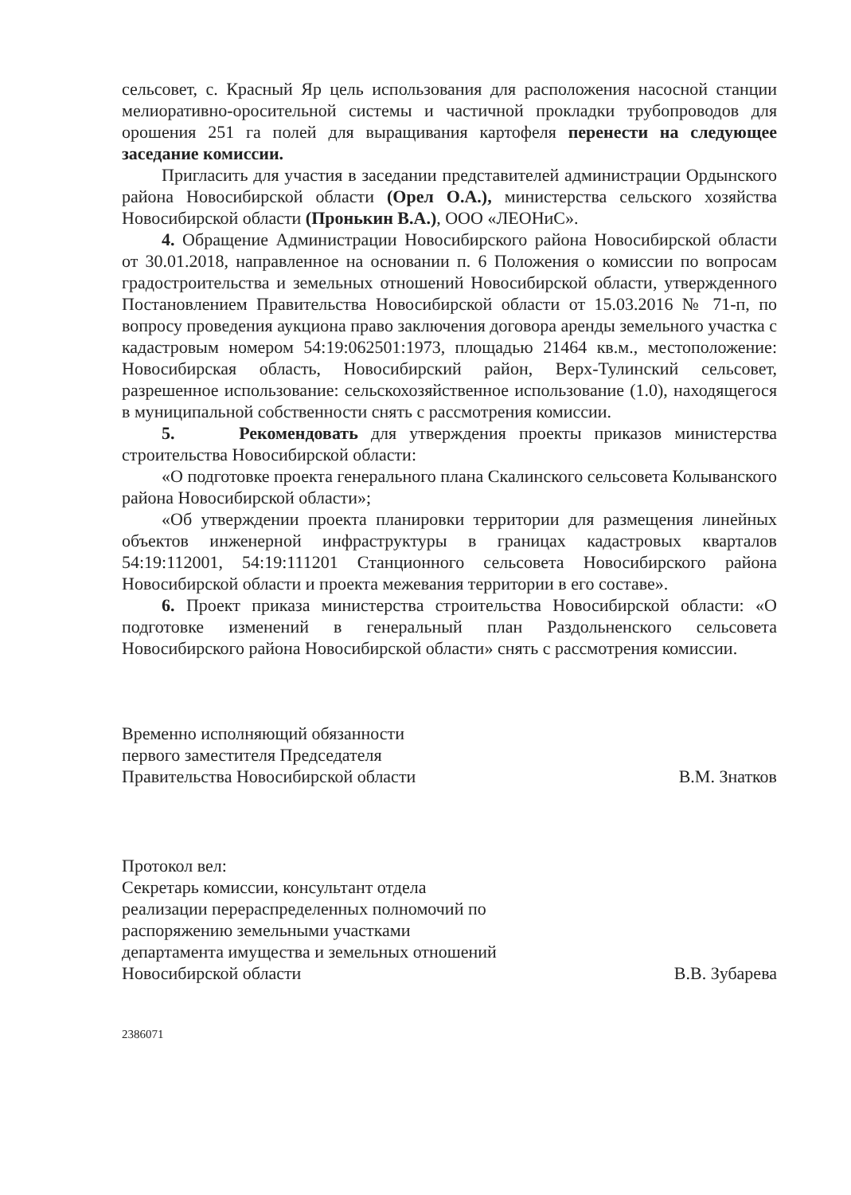сельсовет, с. Красный Яр цель использования для расположения насосной станции мелиоративно-оросительной системы и частичной прокладки трубопроводов для орошения 251 га полей для выращивания картофеля перенести на следующее заседание комиссии.
Пригласить для участия в заседании представителей администрации Ордынского района Новосибирской области (Орел О.А.), министерства сельского хозяйства Новосибирской области (Пронькин В.А.), ООО «ЛЕОНиС».
4. Обращение Администрации Новосибирского района Новосибирской области от 30.01.2018, направленное на основании п. 6 Положения о комиссии по вопросам градостроительства и земельных отношений Новосибирской области, утвержденного Постановлением Правительства Новосибирской области от 15.03.2016 № 71-п, по вопросу проведения аукциона право заключения договора аренды земельного участка с кадастровым номером 54:19:062501:1973, площадью 21464 кв.м., местоположение: Новосибирская область, Новосибирский район, Верх-Тулинский сельсовет, разрешенное использование: сельскохозяйственное использование (1.0), находящегося в муниципальной собственности снять с рассмотрения комиссии.
5. Рекомендовать для утверждения проекты приказов министерства строительства Новосибирской области:
«О подготовке проекта генерального плана Скалинского сельсовета Колыванского района Новосибирской области»;
«Об утверждении проекта планировки территории для размещения линейных объектов инженерной инфраструктуры в границах кадастровых кварталов 54:19:112001, 54:19:111201 Станционного сельсовета Новосибирского района Новосибирской области и проекта межевания территории в его составе».
6. Проект приказа министерства строительства Новосибирской области: «О подготовке изменений в генеральный план Раздольненского сельсовета Новосибирского района Новосибирской области» снять с рассмотрения комиссии.
Временно исполняющий обязанности
первого заместителя Председателя
Правительства Новосибирской области
В.М. Знатков
Протокол вел:
Секретарь комиссии, консультант отдела
реализации перераспределенных полномочий по
распоряжению земельными участками
департамента имущества и земельных отношений
Новосибирской области
В.В. Зубарева
2386071